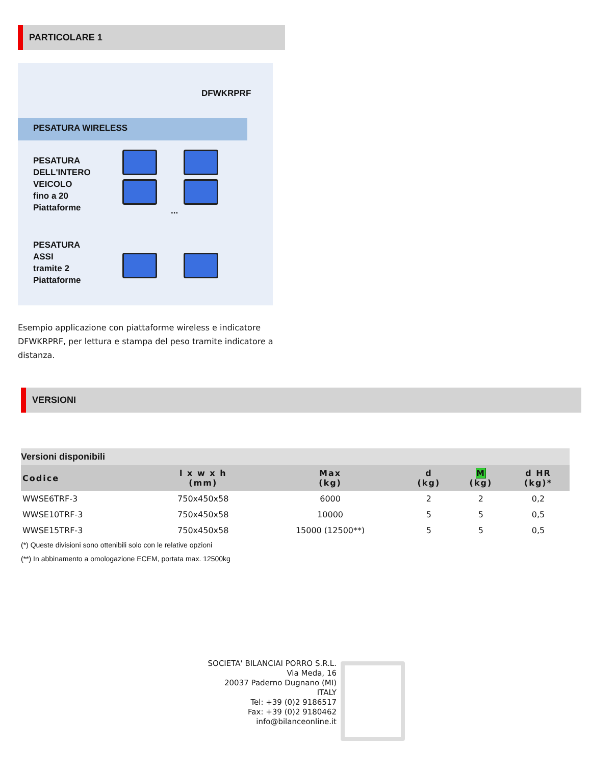PARTICOLARE 1
DFWKRPRF
PESATURA WIRELESS
PESATURA
DELL'INTERO
VEICOLO
fino a 20
Piattaforme
...
PESATURA
ASSI
tramite 2
Piattaforme
Esempio applicazione con piattaforme wireless e indicatore DFWKRPRF, per lettura e stampa del peso tramite indicatore a distanza.
VERSIONI
Versioni disponibili
| Codice | l x w x h (mm) | Max (kg) | d (kg) | M (kg) | d HR (kg)* |
| --- | --- | --- | --- | --- | --- |
| WWSE6TRF-3 | 750x450x58 | 6000 | 2 | 2 | 0,2 |
| WWSE10TRF-3 | 750x450x58 | 10000 | 5 | 5 | 0,5 |
| WWSE15TRF-3 | 750x450x58 | 15000 (12500**) | 5 | 5 | 0,5 |
(*) Queste divisioni sono ottenibili solo con le relative opzioni
(**) In abbinamento a omologazione ECEM, portata max. 12500kg
SOCIETA' BILANCIAI PORRO S.R.L.
Via Meda, 16
20037 Paderno Dugnano (MI)
ITALY
Tel: +39 (0)2 9186517
Fax: +39 (0)2 9180462
info@bilanceonline.it